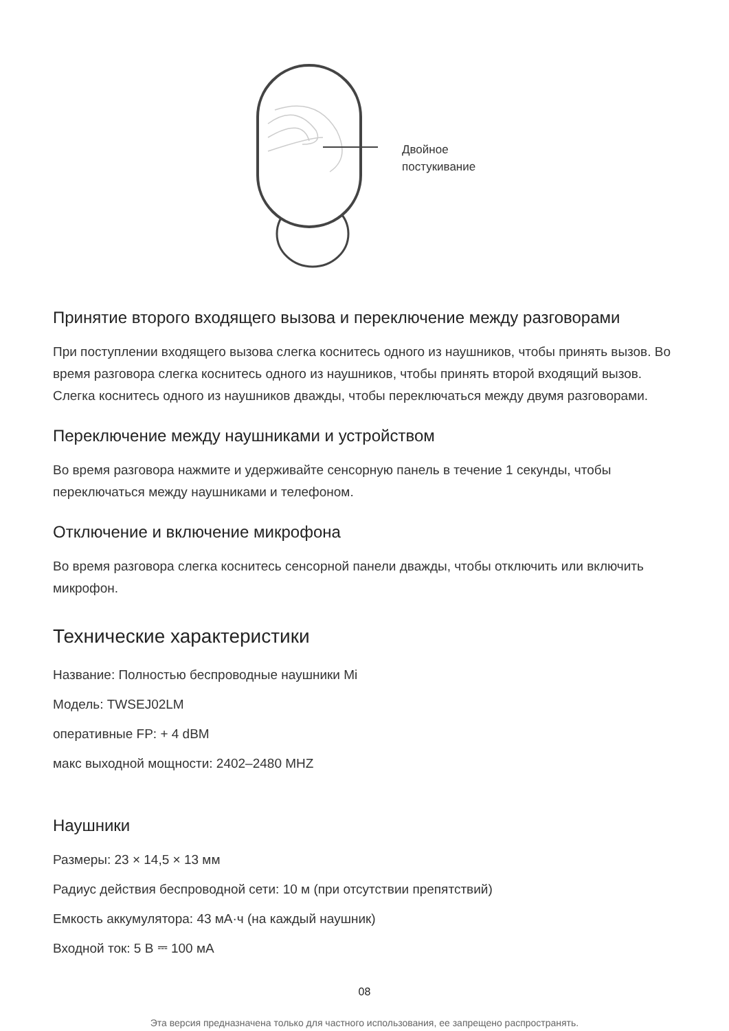Двойное
постукивание
Принятие второго входящего вызова и переключение между разговорами
При поступлении входящего вызова слегка коснитесь одного из наушников, чтобы принять вызов. Во время разговора слегка коснитесь одного из наушников, чтобы принять второй входящий вызов. Слегка коснитесь одного из наушников дважды, чтобы переключаться между двумя разговорами.
Переключение между наушниками и устройством
Во время разговора нажмите и удерживайте сенсорную панель в течение 1 секунды, чтобы переключаться между наушниками и телефоном.
Отключение и включение микрофона
Во время разговора слегка коснитесь сенсорной панели дважды, чтобы отключить или включить микрофон.
Технические характеристики
Название: Полностью беспроводные наушники Mi
Модель: TWSEJ02LM
оперативные FP: + 4 dBM
макс выходной мощности: 2402–2480 MHZ
Наушники
Размеры: 23 × 14,5 × 13 мм
Радиус действия беспроводной сети: 10 м (при отсутствии препятствий)
Емкость аккумулятора: 43 мА·ч (на каждый наушник)
Входной ток: 5 В ⎓ 100 мА
08
Эта версия предназначена только для частного использования, ее запрещено распространять.